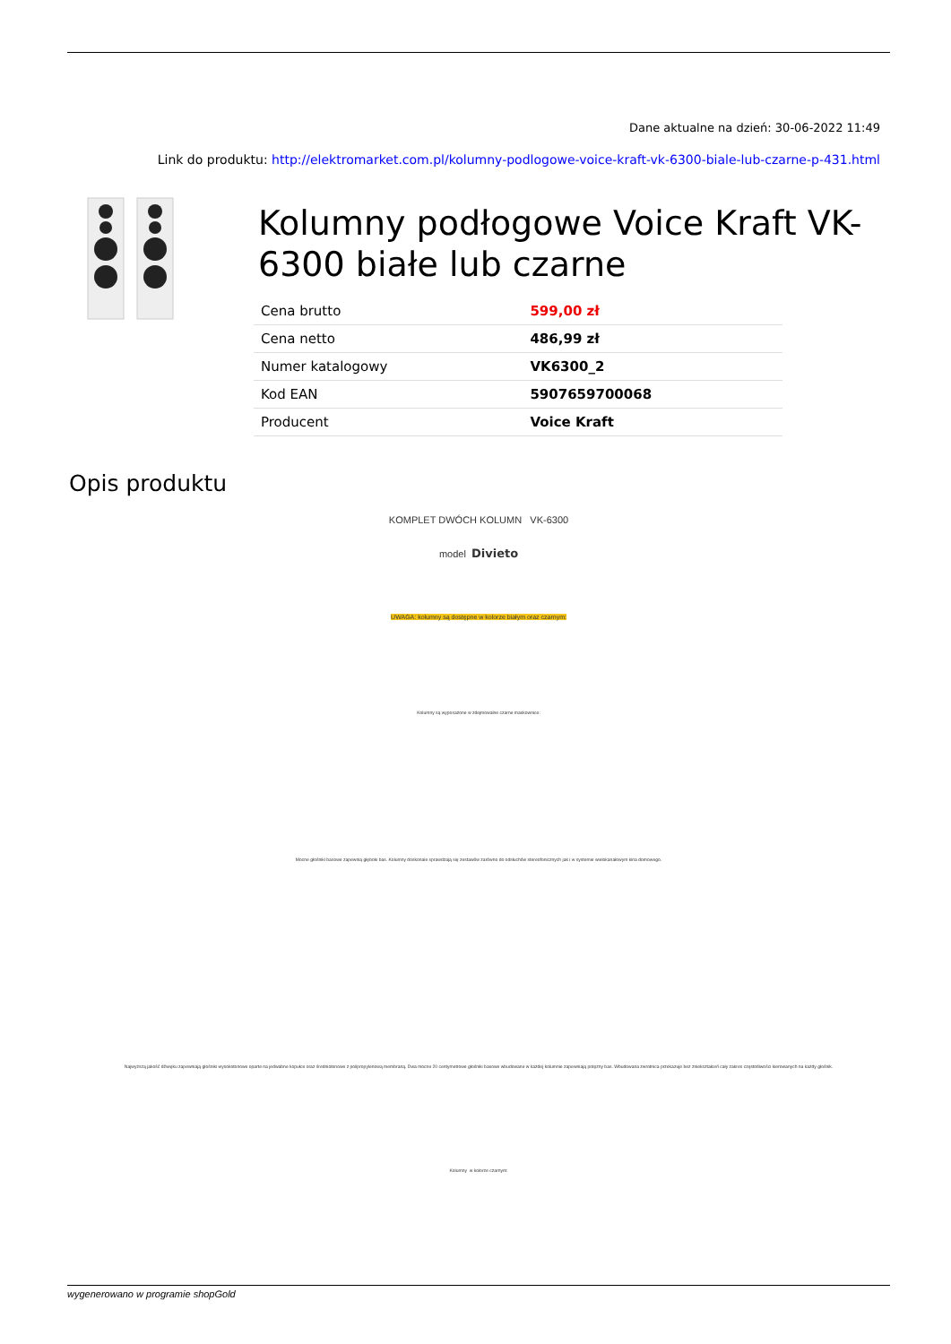Dane aktualne na dzień: 30-06-2022 11:49
Link do produktu: http://elektromarket.com.pl/kolumny-podlogowe-voice-kraft-vk-6300-biale-lub-czarne-p-431.html
Kolumny podłogowe Voice Kraft VK-6300 białe lub czarne
| Cena brutto | 599,00 zł |
| Cena netto | 486,99 zł |
| Numer katalogowy | VK6300_2 |
| Kod EAN | 5907659700068 |
| Producent | Voice Kraft |
Opis produktu
KOMPLET DWÓCH KOLUMN VK-6300
model Divieto
UWAGA: kolumny są dostępne w kolorze białym oraz czarnym:
Kolumny są wyposażone w zdejmowalne czarne maskownice:
Mocne głośniki basowe zapewnią głęboki bas. Kolumny doskonale sprawdzają się zestawów zarówno do odsłuchów stereofonicznych jak i w systemie wielokanałowym kina domowego.
Najwyższą jakość dźwięku zapewniają głośniki wysokotonowe oparte na jedwabne kopułce oraz średniotonowe z polipropylenową membraną. Dwa mocne 20 centymetrowe głośniki basowe wbudowane w każdej kolumnie zapewniają potężny bas. Wbudowana zwrotnica przekazuje bez zniekształceń cały zakres częstotliwości kierowanych na każdy głośnik.
Kolumny w kolorze czarnym:
wygenerowano w programie shopGold